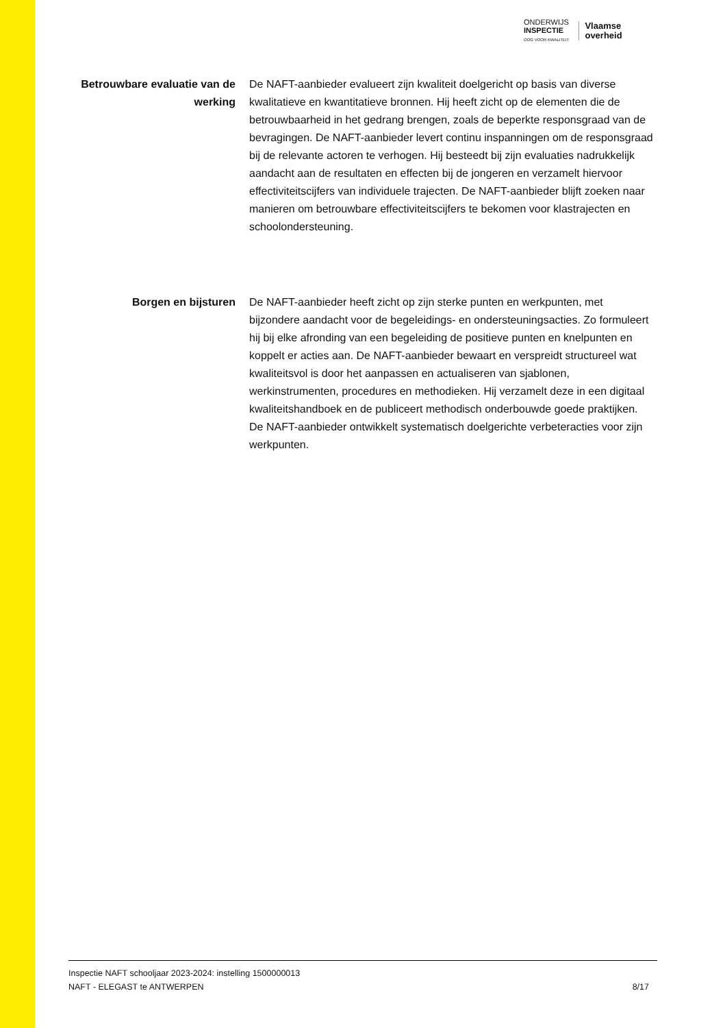ONDERWIJS
INSPECTIE
OOG VOOR KWALITEIT
Vlaamse
overheid
Betrouwbare evaluatie van de werking
De NAFT-aanbieder evalueert zijn kwaliteit doelgericht op basis van diverse kwalitatieve en kwantitatieve bronnen. Hij heeft zicht op de elementen die de betrouwbaarheid in het gedrang brengen, zoals de beperkte responsgraad van de bevragingen. De NAFT-aanbieder levert continu inspanningen om de responsgraad bij de relevante actoren te verhogen. Hij besteedt bij zijn evaluaties nadrukkelijk aandacht aan de resultaten en effecten bij de jongeren en verzamelt hiervoor effectiviteitscijfers van individuele trajecten. De NAFT-aanbieder blijft zoeken naar manieren om betrouwbare effectiviteitscijfers te bekomen voor klastrajecten en schoolondersteuning.
Borgen en bijsturen De NAFT-aanbieder heeft zicht op zijn sterke punten en werkpunten, met bijzondere aandacht voor de begeleidings- en ondersteuningsacties. Zo formuleert hij bij elke afronding van een begeleiding de positieve punten en knelpunten en koppelt er acties aan. De NAFT-aanbieder bewaart en verspreidt structureel wat kwaliteitsvol is door het aanpassen en actualiseren van sjablonen, werkinstrumenten, procedures en methodieken. Hij verzamelt deze in een digitaal kwaliteitshandboek en de publiceert methodisch onderbouwde goede praktijken. De NAFT-aanbieder ontwikkelt systematisch doelgerichte verbeteracties voor zijn werkpunten.
Inspectie NAFT schooljaar 2023-2024: instelling 1500000013
NAFT - ELEGAST te ANTWERPEN 8/17